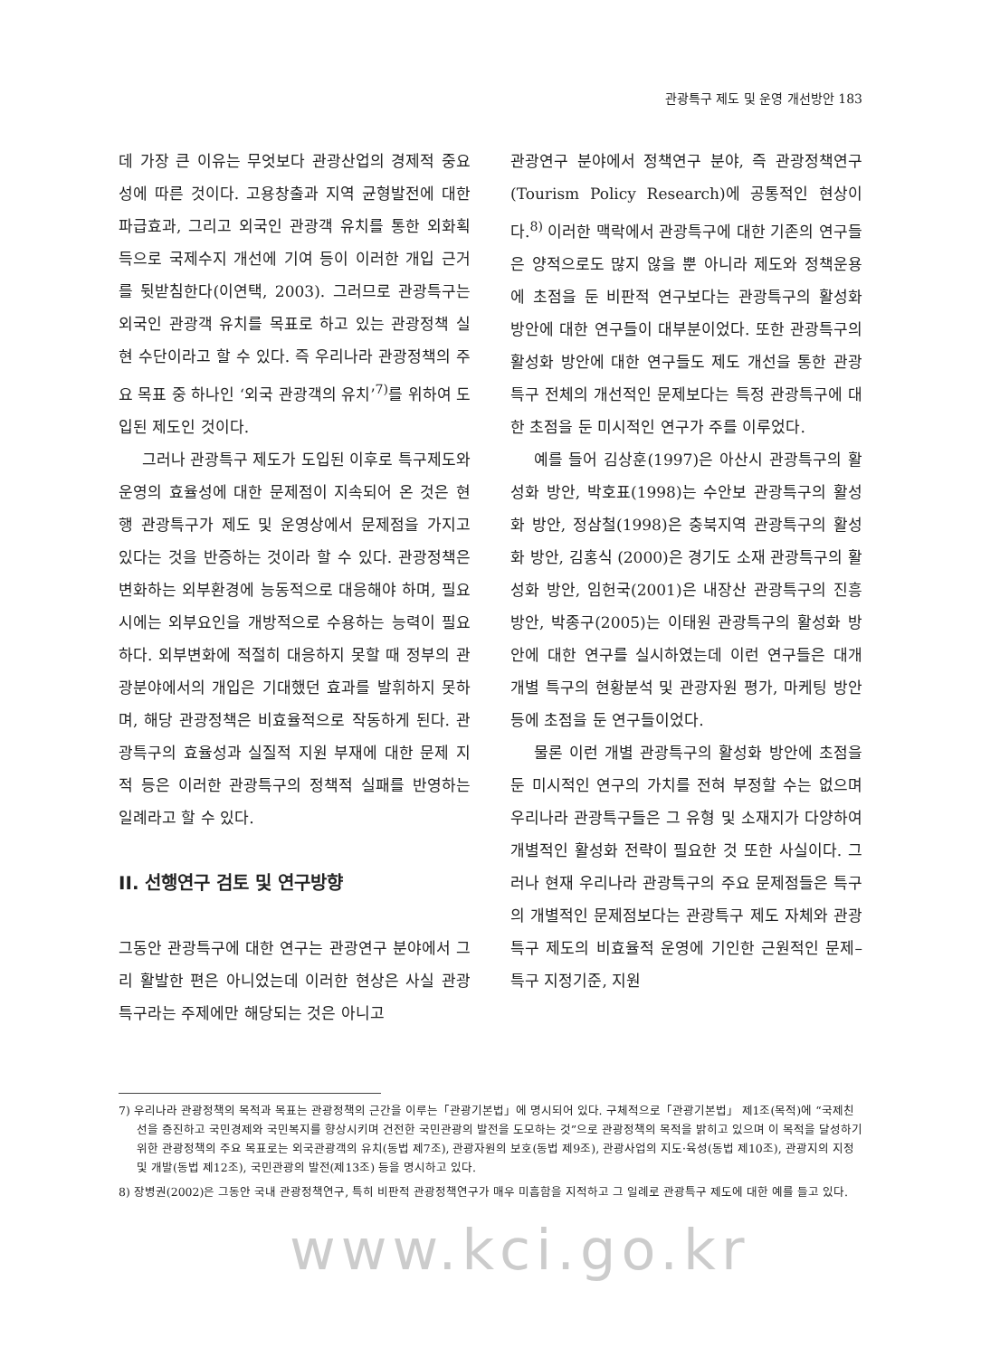관광특구 제도 및 운영 개선방안 183
데 가장 큰 이유는 무엇보다 관광산업의 경제적 중요성에 따른 것이다. 고용창출과 지역 균형발전에 대한 파급효과, 그리고 외국인 관광객 유치를 통한 외화획득으로 국제수지 개선에 기여 등이 이러한 개입 근거를 뒷받침한다(이연택, 2003). 그러므로 관광특구는 외국인 관광객 유치를 목표로 하고 있는 관광정책 실현 수단이라고 할 수 있다. 즉 우리나라 관광정책의 주요 목표 중 하나인 ‘외국 관광객의 유치’<sup>7)</sup>를 위하여 도입된 제도인 것이다.
그러나 관광특구 제도가 도입된 이후로 특구제도와 운영의 효율성에 대한 문제점이 지속되어 온 것은 현행 관광특구가 제도 및 운영상에서 문제점을 가지고 있다는 것을 반증하는 것이라 할 수 있다. 관광정책은 변화하는 외부환경에 능동적으로 대응해야 하며, 필요시에는 외부요인을 개방적으로 수용하는 능력이 필요하다. 외부변화에 적절히 대응하지 못할 때 정부의 관광분야에서의 개입은 기대했던 효과를 발휘하지 못하며, 해당 관광정책은 비효율적으로 작동하게 된다. 관광특구의 효율성과 실질적 지원 부재에 대한 문제 지적 등은 이러한 관광특구의 정책적 실패를 반영하는 일례라고 할 수 있다.
II. 선행연구 검토 및 연구방향
그동안 관광특구에 대한 연구는 관광연구 분야에서 그리 활발한 편은 아니었는데 이러한 현상은 사실 관광특구라는 주제에만 해당되는 것은 아니고
관광연구 분야에서 정책연구 분야, 즉 관광정책연구(Tourism Policy Research)에 공통적인 현상이다.<sup>8)</sup> 이러한 맥락에서 관광특구에 대한 기존의 연구들은 양적으로도 많지 않을 뿐 아니라 제도와 정책운용에 초점을 둔 비판적 연구보다는 관광특구의 활성화 방안에 대한 연구들이 대부분이었다. 또한 관광특구의 활성화 방안에 대한 연구들도 제도 개선을 통한 관광특구 전체의 개선적인 문제보다는 특정 관광특구에 대한 초점을 둔 미시적인 연구가 주를 이루었다.
예를 들어 김상훈(1997)은 아산시 관광특구의 활성화 방안, 박호표(1998)는 수안보 관광특구의 활성화 방안, 정삼철(1998)은 충북지역 관광특구의 활성화 방안, 김홍식 (2000)은 경기도 소재 관광특구의 활성화 방안, 임헌국(2001)은 내장산 관광특구의 진흥방안, 박종구(2005)는 이태원 관광특구의 활성화 방안에 대한 연구를 실시하였는데 이런 연구들은 대개 개별 특구의 현황분석 및 관광자원 평가, 마케팅 방안 등에 초점을 둔 연구들이었다.
물론 이런 개별 관광특구의 활성화 방안에 초점을 둔 미시적인 연구의 가치를 전혀 부정할 수는 없으며 우리나라 관광특구들은 그 유형 및 소재지가 다양하여 개별적인 활성화 전략이 필요한 것 또한 사실이다. 그러나 현재 우리나라 관광특구의 주요 문제점들은 특구의 개별적인 문제점보다는 관광특구 제도 자체와 관광특구 제도의 비효율적 운영에 기인한 근원적인 문제–특구 지정기준, 지원
7) 우리나라 관광정책의 목적과 목표는 관광정책의 근간을 이루는「관광기본법」에 명시되어 있다. 구체적으로「관광기본법」 제1조(목적)에 “국제친선을 증진하고 국민경제와 국민복지를 향상시키며 건전한 국민관광의 발전을 도모하는 것”으로 관광정책의 목적을 밝히고 있으며 이 목적을 달성하기 위한 관광정책의 주요 목표로는 외국관광객의 유치(동법 제7조), 관광자원의 보호(동법 제9조), 관광사업의 지도·육성(동법 제10조), 관광지의 지정 및 개발(동법 제12조), 국민관광의 발전(제13조) 등을 명시하고 있다.
8) 장병권(2002)은 그동안 국내 관광정책연구, 특히 비판적 관광정책연구가 매우 미흡함을 지적하고 그 일례로 관광특구 제도에 대한 예를 들고 있다.
www.kci.go.kr